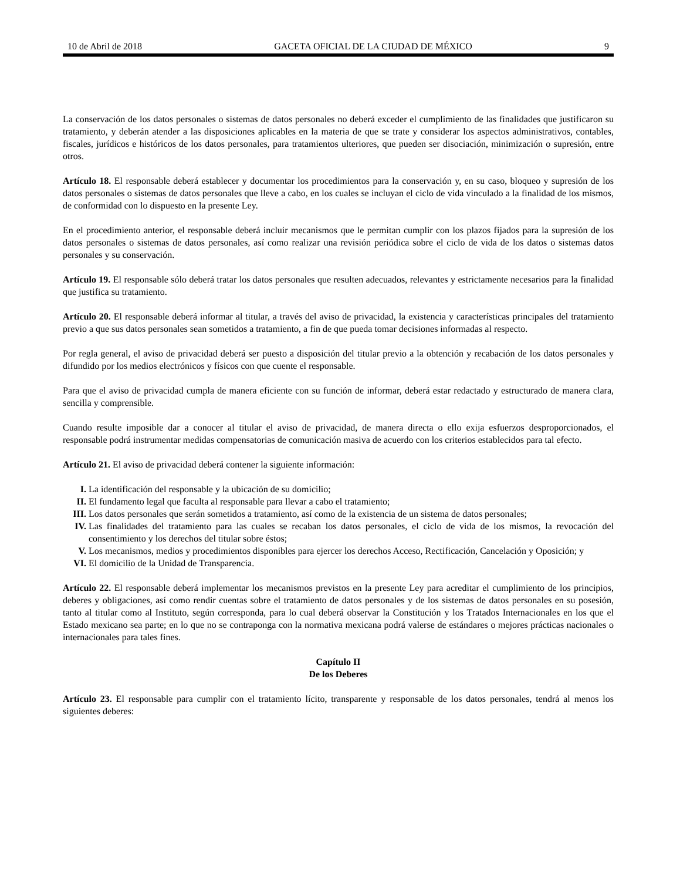10 de Abril de 2018 GACETA OFICIAL DE LA CIUDAD DE MÉXICO 9
La conservación de los datos personales o sistemas de datos personales no deberá exceder el cumplimiento de las finalidades que justificaron su tratamiento, y deberán atender a las disposiciones aplicables en la materia de que se trate y considerar los aspectos administrativos, contables, fiscales, jurídicos e históricos de los datos personales, para tratamientos ulteriores, que pueden ser disociación, minimización o supresión, entre otros.
Artículo 18. El responsable deberá establecer y documentar los procedimientos para la conservación y, en su caso, bloqueo y supresión de los datos personales o sistemas de datos personales que lleve a cabo, en los cuales se incluyan el ciclo de vida vinculado a la finalidad de los mismos, de conformidad con lo dispuesto en la presente Ley.
En el procedimiento anterior, el responsable deberá incluir mecanismos que le permitan cumplir con los plazos fijados para la supresión de los datos personales o sistemas de datos personales, así como realizar una revisión periódica sobre el ciclo de vida de los datos o sistemas datos personales y su conservación.
Artículo 19. El responsable sólo deberá tratar los datos personales que resulten adecuados, relevantes y estrictamente necesarios para la finalidad que justifica su tratamiento.
Artículo 20. El responsable deberá informar al titular, a través del aviso de privacidad, la existencia y características principales del tratamiento previo a que sus datos personales sean sometidos a tratamiento, a fin de que pueda tomar decisiones informadas al respecto.
Por regla general, el aviso de privacidad deberá ser puesto a disposición del titular previo a la obtención y recabación de los datos personales y difundido por los medios electrónicos y físicos con que cuente el responsable.
Para que el aviso de privacidad cumpla de manera eficiente con su función de informar, deberá estar redactado y estructurado de manera clara, sencilla y comprensible.
Cuando resulte imposible dar a conocer al titular el aviso de privacidad, de manera directa o ello exija esfuerzos desproporcionados, el responsable podrá instrumentar medidas compensatorias de comunicación masiva de acuerdo con los criterios establecidos para tal efecto.
Artículo 21. El aviso de privacidad deberá contener la siguiente información:
I. La identificación del responsable y la ubicación de su domicilio;
II. El fundamento legal que faculta al responsable para llevar a cabo el tratamiento;
III. Los datos personales que serán sometidos a tratamiento, así como de la existencia de un sistema de datos personales;
IV. Las finalidades del tratamiento para las cuales se recaban los datos personales, el ciclo de vida de los mismos, la revocación del consentimiento y los derechos del titular sobre éstos;
V. Los mecanismos, medios y procedimientos disponibles para ejercer los derechos Acceso, Rectificación, Cancelación y Oposición; y
VI. El domicilio de la Unidad de Transparencia.
Artículo 22. El responsable deberá implementar los mecanismos previstos en la presente Ley para acreditar el cumplimiento de los principios, deberes y obligaciones, así como rendir cuentas sobre el tratamiento de datos personales y de los sistemas de datos personales en su posesión, tanto al titular como al Instituto, según corresponda, para lo cual deberá observar la Constitución y los Tratados Internacionales en los que el Estado mexicano sea parte; en lo que no se contraponga con la normativa mexicana podrá valerse de estándares o mejores prácticas nacionales o internacionales para tales fines.
Capítulo II
De los Deberes
Artículo 23. El responsable para cumplir con el tratamiento lícito, transparente y responsable de los datos personales, tendrá al menos los siguientes deberes: